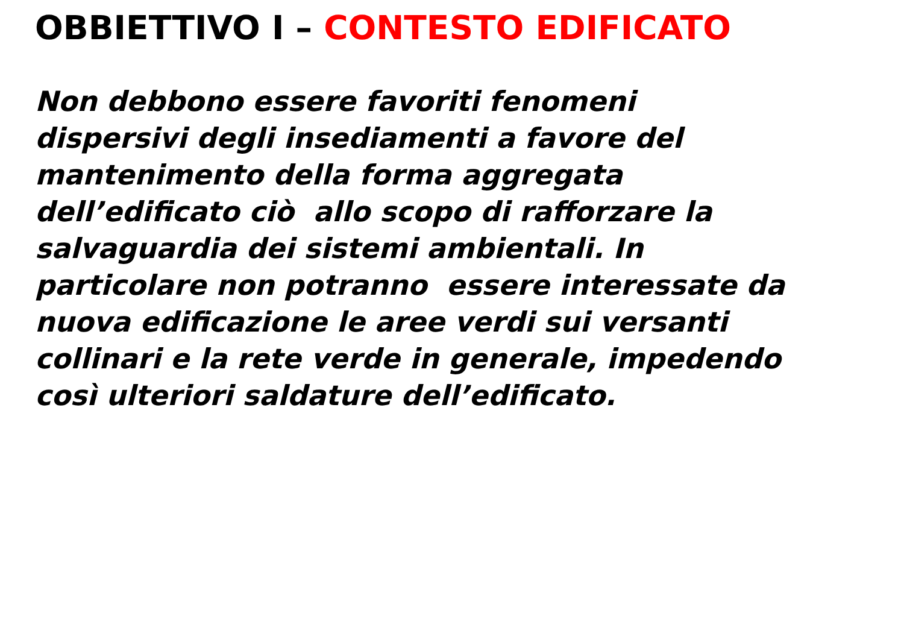OBBIETTIVO I – CONTESTO EDIFICATO
Non debbono essere favoriti fenomeni
dispersivi degli insediamenti a favore del
mantenimento della forma aggregata
dell’edificato ciò allo scopo di rafforzare la
salvaguardia dei sistemi ambientali. In
particolare non potranno essere interessate da
nuova edificazione le aree verdi sui versanti
collinari e la rete verde in generale, impedendo
così ulteriori saldature dell’edificato.